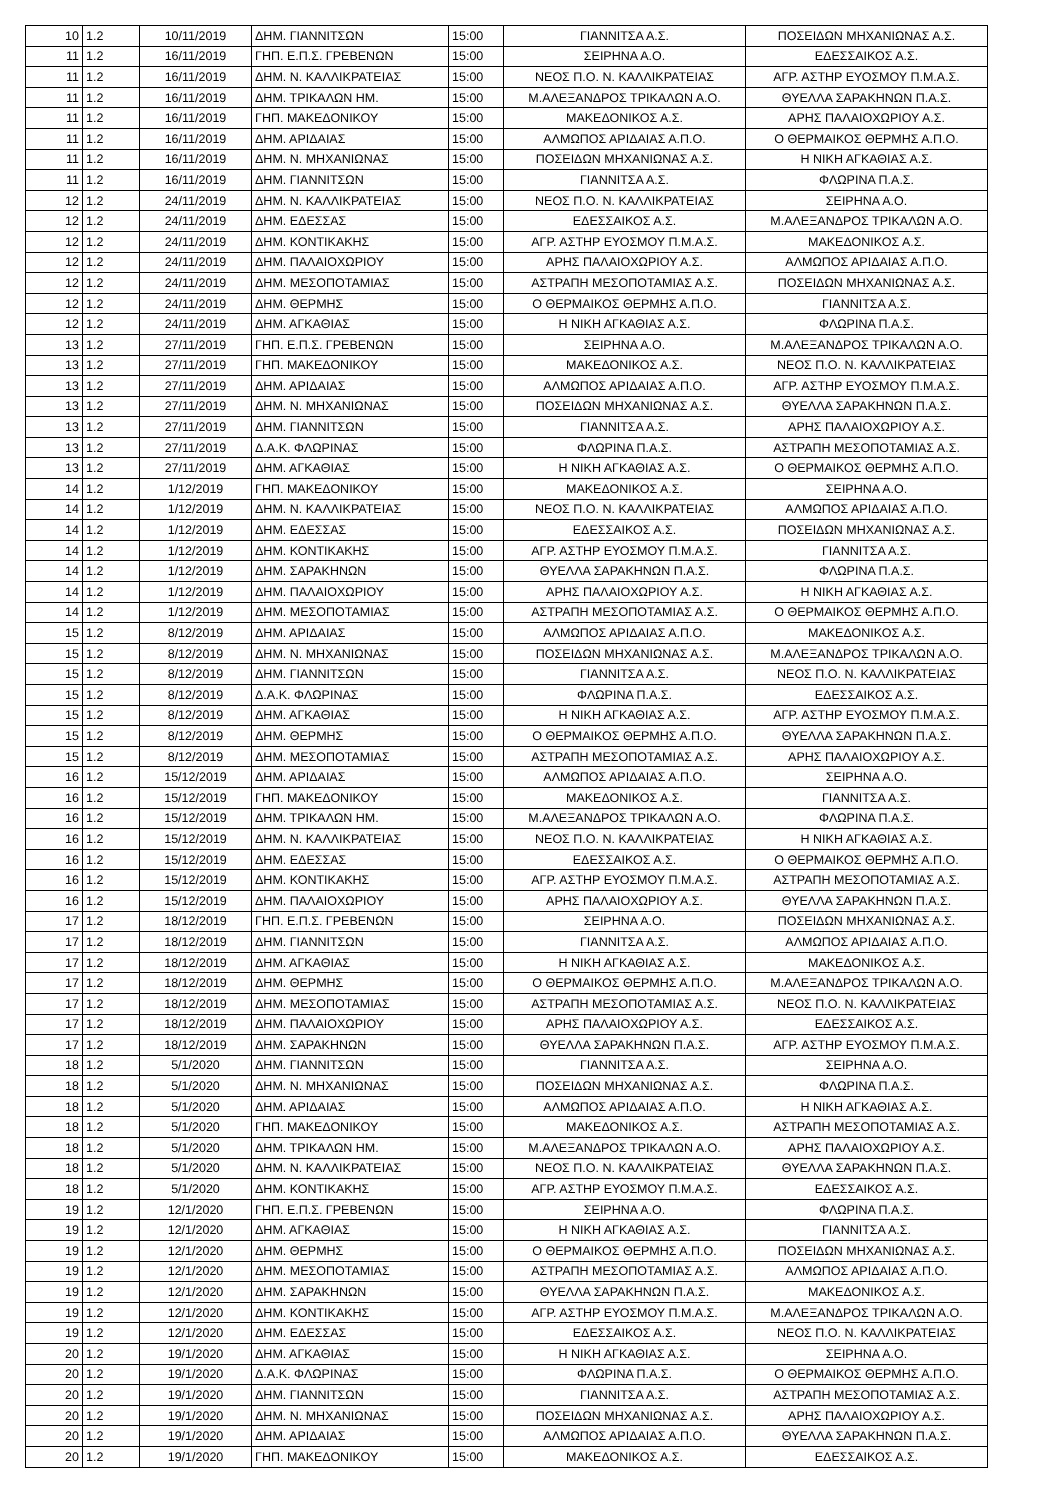| 10 | 1.2 | 10/11/2019 | ΔΗΜ. ΓΙΑΝΝΙΤΣΩΝ | 15:00 | ΓΙΑΝΝΙΤΣΑ Α.Σ. | ΠΟΣΕΙΔΩΝ ΜΗΧΑΝΙΩΝΑΣ Α.Σ. |
| 11 | 1.2 | 16/11/2019 | ΓΗΠ. Ε.Π.Σ. ΓΡΕΒΕΝΩΝ | 15:00 | ΣΕΙΡΗΝΑ Α.Ο. | ΕΔΕΣΣΑΙΚΟΣ Α.Σ. |
| 11 | 1.2 | 16/11/2019 | ΔΗΜ. Ν. ΚΑΛΛΙΚΡΑΤΕΙΑΣ | 15:00 | ΝΕΟΣ Π.Ο. Ν. ΚΑΛΛΙΚΡΑΤΕΙΑΣ | ΑΓΡ. ΑΣΤΗΡ ΕΥΟΣΜΟΥ Π.Μ.Α.Σ. |
| 11 | 1.2 | 16/11/2019 | ΔΗΜ. ΤΡΙΚΑΛΩΝ ΗΜ. | 15:00 | Μ.ΑΛΕΞΑΝΔΡΟΣ ΤΡΙΚΑΛΩΝ Α.Ο. | ΘΥΕΛΛΑ ΣΑΡΑΚΗΝΩΝ Π.Α.Σ. |
| 11 | 1.2 | 16/11/2019 | ΓΗΠ. ΜΑΚΕΔΟΝΙΚΟΥ | 15:00 | ΜΑΚΕΔΟΝΙΚΟΣ Α.Σ. | ΑΡΗΣ ΠΑΛΑΙΟΧΩΡΙΟΥ Α.Σ. |
| 11 | 1.2 | 16/11/2019 | ΔΗΜ. ΑΡΙΔΑΙΑΣ | 15:00 | ΑΛΜΩΠΟΣ ΑΡΙΔΑΙΑΣ Α.Π.Ο. | Ο ΘΕΡΜΑΙΚΟΣ ΘΕΡΜΗΣ Α.Π.Ο. |
| 11 | 1.2 | 16/11/2019 | ΔΗΜ. Ν. ΜΗΧΑΝΙΩΝΑΣ | 15:00 | ΠΟΣΕΙΔΩΝ ΜΗΧΑΝΙΩΝΑΣ Α.Σ. | Η ΝΙΚΗ ΑΓΚΑΘΙΑΣ Α.Σ. |
| 11 | 1.2 | 16/11/2019 | ΔΗΜ. ΓΙΑΝΝΙΤΣΩΝ | 15:00 | ΓΙΑΝΝΙΤΣΑ Α.Σ. | ΦΛΩΡΙΝΑ Π.Α.Σ. |
| 12 | 1.2 | 24/11/2019 | ΔΗΜ. Ν. ΚΑΛΛΙΚΡΑΤΕΙΑΣ | 15:00 | ΝΕΟΣ Π.Ο. Ν. ΚΑΛΛΙΚΡΑΤΕΙΑΣ | ΣΕΙΡΗΝΑ Α.Ο. |
| 12 | 1.2 | 24/11/2019 | ΔΗΜ. ΕΔΕΣΣΑΣ | 15:00 | ΕΔΕΣΣΑΙΚΟΣ Α.Σ. | Μ.ΑΛΕΞΑΝΔΡΟΣ ΤΡΙΚΑΛΩΝ Α.Ο. |
| 12 | 1.2 | 24/11/2019 | ΔΗΜ. ΚΟΝΤΙΚΑΚΗΣ | 15:00 | ΑΓΡ. ΑΣΤΗΡ ΕΥΟΣΜΟΥ Π.Μ.Α.Σ. | ΜΑΚΕΔΟΝΙΚΟΣ Α.Σ. |
| 12 | 1.2 | 24/11/2019 | ΔΗΜ. ΠΑΛΑΙΟΧΩΡΙΟΥ | 15:00 | ΑΡΗΣ ΠΑΛΑΙΟΧΩΡΙΟΥ Α.Σ. | ΑΛΜΩΠΟΣ ΑΡΙΔΑΙΑΣ Α.Π.Ο. |
| 12 | 1.2 | 24/11/2019 | ΔΗΜ. ΜΕΣΟΠΟΤΑΜΙΑΣ | 15:00 | ΑΣΤΡΑΠΗ ΜΕΣΟΠΟΤΑΜΙΑΣ Α.Σ. | ΠΟΣΕΙΔΩΝ ΜΗΧΑΝΙΩΝΑΣ Α.Σ. |
| 12 | 1.2 | 24/11/2019 | ΔΗΜ. ΘΕΡΜΗΣ | 15:00 | Ο ΘΕΡΜΑΙΚΟΣ ΘΕΡΜΗΣ Α.Π.Ο. | ΓΙΑΝΝΙΤΣΑ Α.Σ. |
| 12 | 1.2 | 24/11/2019 | ΔΗΜ. ΑΓΚΑΘΙΑΣ | 15:00 | Η ΝΙΚΗ ΑΓΚΑΘΙΑΣ Α.Σ. | ΦΛΩΡΙΝΑ Π.Α.Σ. |
| 13 | 1.2 | 27/11/2019 | ΓΗΠ. Ε.Π.Σ. ΓΡΕΒΕΝΩΝ | 15:00 | ΣΕΙΡΗΝΑ Α.Ο. | Μ.ΑΛΕΞΑΝΔΡΟΣ ΤΡΙΚΑΛΩΝ Α.Ο. |
| 13 | 1.2 | 27/11/2019 | ΓΗΠ. ΜΑΚΕΔΟΝΙΚΟΥ | 15:00 | ΜΑΚΕΔΟΝΙΚΟΣ Α.Σ. | ΝΕΟΣ Π.Ο. Ν. ΚΑΛΛΙΚΡΑΤΕΙΑΣ |
| 13 | 1.2 | 27/11/2019 | ΔΗΜ. ΑΡΙΔΑΙΑΣ | 15:00 | ΑΛΜΩΠΟΣ ΑΡΙΔΑΙΑΣ Α.Π.Ο. | ΑΓΡ. ΑΣΤΗΡ ΕΥΟΣΜΟΥ Π.Μ.Α.Σ. |
| 13 | 1.2 | 27/11/2019 | ΔΗΜ. Ν. ΜΗΧΑΝΙΩΝΑΣ | 15:00 | ΠΟΣΕΙΔΩΝ ΜΗΧΑΝΙΩΝΑΣ Α.Σ. | ΘΥΕΛΛΑ ΣΑΡΑΚΗΝΩΝ Π.Α.Σ. |
| 13 | 1.2 | 27/11/2019 | ΔΗΜ. ΓΙΑΝΝΙΤΣΩΝ | 15:00 | ΓΙΑΝΝΙΤΣΑ Α.Σ. | ΑΡΗΣ ΠΑΛΑΙΟΧΩΡΙΟΥ Α.Σ. |
| 13 | 1.2 | 27/11/2019 | Δ.Α.Κ. ΦΛΩΡΙΝΑΣ | 15:00 | ΦΛΩΡΙΝΑ Π.Α.Σ. | ΑΣΤΡΑΠΗ ΜΕΣΟΠΟΤΑΜΙΑΣ Α.Σ. |
| 13 | 1.2 | 27/11/2019 | ΔΗΜ. ΑΓΚΑΘΙΑΣ | 15:00 | Η ΝΙΚΗ ΑΓΚΑΘΙΑΣ Α.Σ. | Ο ΘΕΡΜΑΙΚΟΣ ΘΕΡΜΗΣ Α.Π.Ο. |
| 14 | 1.2 | 1/12/2019 | ΓΗΠ. ΜΑΚΕΔΟΝΙΚΟΥ | 15:00 | ΜΑΚΕΔΟΝΙΚΟΣ Α.Σ. | ΣΕΙΡΗΝΑ Α.Ο. |
| 14 | 1.2 | 1/12/2019 | ΔΗΜ. Ν. ΚΑΛΛΙΚΡΑΤΕΙΑΣ | 15:00 | ΝΕΟΣ Π.Ο. Ν. ΚΑΛΛΙΚΡΑΤΕΙΑΣ | ΑΛΜΩΠΟΣ ΑΡΙΔΑΙΑΣ Α.Π.Ο. |
| 14 | 1.2 | 1/12/2019 | ΔΗΜ. ΕΔΕΣΣΑΣ | 15:00 | ΕΔΕΣΣΑΙΚΟΣ Α.Σ. | ΠΟΣΕΙΔΩΝ ΜΗΧΑΝΙΩΝΑΣ Α.Σ. |
| 14 | 1.2 | 1/12/2019 | ΔΗΜ. ΚΟΝΤΙΚΑΚΗΣ | 15:00 | ΑΓΡ. ΑΣΤΗΡ ΕΥΟΣΜΟΥ Π.Μ.Α.Σ. | ΓΙΑΝΝΙΤΣΑ Α.Σ. |
| 14 | 1.2 | 1/12/2019 | ΔΗΜ. ΣΑΡΑΚΗΝΩΝ | 15:00 | ΘΥΕΛΛΑ ΣΑΡΑΚΗΝΩΝ Π.Α.Σ. | ΦΛΩΡΙΝΑ Π.Α.Σ. |
| 14 | 1.2 | 1/12/2019 | ΔΗΜ. ΠΑΛΑΙΟΧΩΡΙΟΥ | 15:00 | ΑΡΗΣ ΠΑΛΑΙΟΧΩΡΙΟΥ Α.Σ. | Η ΝΙΚΗ ΑΓΚΑΘΙΑΣ Α.Σ. |
| 14 | 1.2 | 1/12/2019 | ΔΗΜ. ΜΕΣΟΠΟΤΑΜΙΑΣ | 15:00 | ΑΣΤΡΑΠΗ ΜΕΣΟΠΟΤΑΜΙΑΣ Α.Σ. | Ο ΘΕΡΜΑΙΚΟΣ ΘΕΡΜΗΣ Α.Π.Ο. |
| 15 | 1.2 | 8/12/2019 | ΔΗΜ. ΑΡΙΔΑΙΑΣ | 15:00 | ΑΛΜΩΠΟΣ ΑΡΙΔΑΙΑΣ Α.Π.Ο. | ΜΑΚΕΔΟΝΙΚΟΣ Α.Σ. |
| 15 | 1.2 | 8/12/2019 | ΔΗΜ. Ν. ΜΗΧΑΝΙΩΝΑΣ | 15:00 | ΠΟΣΕΙΔΩΝ ΜΗΧΑΝΙΩΝΑΣ Α.Σ. | Μ.ΑΛΕΞΑΝΔΡΟΣ ΤΡΙΚΑΛΩΝ Α.Ο. |
| 15 | 1.2 | 8/12/2019 | ΔΗΜ. ΓΙΑΝΝΙΤΣΩΝ | 15:00 | ΓΙΑΝΝΙΤΣΑ Α.Σ. | ΝΕΟΣ Π.Ο. Ν. ΚΑΛΛΙΚΡΑΤΕΙΑΣ |
| 15 | 1.2 | 8/12/2019 | Δ.Α.Κ. ΦΛΩΡΙΝΑΣ | 15:00 | ΦΛΩΡΙΝΑ Π.Α.Σ. | ΕΔΕΣΣΑΙΚΟΣ Α.Σ. |
| 15 | 1.2 | 8/12/2019 | ΔΗΜ. ΑΓΚΑΘΙΑΣ | 15:00 | Η ΝΙΚΗ ΑΓΚΑΘΙΑΣ Α.Σ. | ΑΓΡ. ΑΣΤΗΡ ΕΥΟΣΜΟΥ Π.Μ.Α.Σ. |
| 15 | 1.2 | 8/12/2019 | ΔΗΜ. ΘΕΡΜΗΣ | 15:00 | Ο ΘΕΡΜΑΙΚΟΣ ΘΕΡΜΗΣ Α.Π.Ο. | ΘΥΕΛΛΑ ΣΑΡΑΚΗΝΩΝ Π.Α.Σ. |
| 15 | 1.2 | 8/12/2019 | ΔΗΜ. ΜΕΣΟΠΟΤΑΜΙΑΣ | 15:00 | ΑΣΤΡΑΠΗ ΜΕΣΟΠΟΤΑΜΙΑΣ Α.Σ. | ΑΡΗΣ ΠΑΛΑΙΟΧΩΡΙΟΥ Α.Σ. |
| 16 | 1.2 | 15/12/2019 | ΔΗΜ. ΑΡΙΔΑΙΑΣ | 15:00 | ΑΛΜΩΠΟΣ ΑΡΙΔΑΙΑΣ Α.Π.Ο. | ΣΕΙΡΗΝΑ Α.Ο. |
| 16 | 1.2 | 15/12/2019 | ΓΗΠ. ΜΑΚΕΔΟΝΙΚΟΥ | 15:00 | ΜΑΚΕΔΟΝΙΚΟΣ Α.Σ. | ΓΙΑΝΝΙΤΣΑ Α.Σ. |
| 16 | 1.2 | 15/12/2019 | ΔΗΜ. ΤΡΙΚΑΛΩΝ ΗΜ. | 15:00 | Μ.ΑΛΕΞΑΝΔΡΟΣ ΤΡΙΚΑΛΩΝ Α.Ο. | ΦΛΩΡΙΝΑ Π.Α.Σ. |
| 16 | 1.2 | 15/12/2019 | ΔΗΜ. Ν. ΚΑΛΛΙΚΡΑΤΕΙΑΣ | 15:00 | ΝΕΟΣ Π.Ο. Ν. ΚΑΛΛΙΚΡΑΤΕΙΑΣ | Η ΝΙΚΗ ΑΓΚΑΘΙΑΣ Α.Σ. |
| 16 | 1.2 | 15/12/2019 | ΔΗΜ. ΕΔΕΣΣΑΣ | 15:00 | ΕΔΕΣΣΑΙΚΟΣ Α.Σ. | Ο ΘΕΡΜΑΙΚΟΣ ΘΕΡΜΗΣ Α.Π.Ο. |
| 16 | 1.2 | 15/12/2019 | ΔΗΜ. ΚΟΝΤΙΚΑΚΗΣ | 15:00 | ΑΓΡ. ΑΣΤΗΡ ΕΥΟΣΜΟΥ Π.Μ.Α.Σ. | ΑΣΤΡΑΠΗ ΜΕΣΟΠΟΤΑΜΙΑΣ Α.Σ. |
| 16 | 1.2 | 15/12/2019 | ΔΗΜ. ΠΑΛΑΙΟΧΩΡΙΟΥ | 15:00 | ΑΡΗΣ ΠΑΛΑΙΟΧΩΡΙΟΥ Α.Σ. | ΘΥΕΛΛΑ ΣΑΡΑΚΗΝΩΝ Π.Α.Σ. |
| 17 | 1.2 | 18/12/2019 | ΓΗΠ. Ε.Π.Σ. ΓΡΕΒΕΝΩΝ | 15:00 | ΣΕΙΡΗΝΑ Α.Ο. | ΠΟΣΕΙΔΩΝ ΜΗΧΑΝΙΩΝΑΣ Α.Σ. |
| 17 | 1.2 | 18/12/2019 | ΔΗΜ. ΓΙΑΝΝΙΤΣΩΝ | 15:00 | ΓΙΑΝΝΙΤΣΑ Α.Σ. | ΑΛΜΩΠΟΣ ΑΡΙΔΑΙΑΣ Α.Π.Ο. |
| 17 | 1.2 | 18/12/2019 | ΔΗΜ. ΑΓΚΑΘΙΑΣ | 15:00 | Η ΝΙΚΗ ΑΓΚΑΘΙΑΣ Α.Σ. | ΜΑΚΕΔΟΝΙΚΟΣ Α.Σ. |
| 17 | 1.2 | 18/12/2019 | ΔΗΜ. ΘΕΡΜΗΣ | 15:00 | Ο ΘΕΡΜΑΙΚΟΣ ΘΕΡΜΗΣ Α.Π.Ο. | Μ.ΑΛΕΞΑΝΔΡΟΣ ΤΡΙΚΑΛΩΝ Α.Ο. |
| 17 | 1.2 | 18/12/2019 | ΔΗΜ. ΜΕΣΟΠΟΤΑΜΙΑΣ | 15:00 | ΑΣΤΡΑΠΗ ΜΕΣΟΠΟΤΑΜΙΑΣ Α.Σ. | ΝΕΟΣ Π.Ο. Ν. ΚΑΛΛΙΚΡΑΤΕΙΑΣ |
| 17 | 1.2 | 18/12/2019 | ΔΗΜ. ΠΑΛΑΙΟΧΩΡΙΟΥ | 15:00 | ΑΡΗΣ ΠΑΛΑΙΟΧΩΡΙΟΥ Α.Σ. | ΕΔΕΣΣΑΙΚΟΣ Α.Σ. |
| 17 | 1.2 | 18/12/2019 | ΔΗΜ. ΣΑΡΑΚΗΝΩΝ | 15:00 | ΘΥΕΛΛΑ ΣΑΡΑΚΗΝΩΝ Π.Α.Σ. | ΑΓΡ. ΑΣΤΗΡ ΕΥΟΣΜΟΥ Π.Μ.Α.Σ. |
| 18 | 1.2 | 5/1/2020 | ΔΗΜ. ΓΙΑΝΝΙΤΣΩΝ | 15:00 | ΓΙΑΝΝΙΤΣΑ Α.Σ. | ΣΕΙΡΗΝΑ Α.Ο. |
| 18 | 1.2 | 5/1/2020 | ΔΗΜ. Ν. ΜΗΧΑΝΙΩΝΑΣ | 15:00 | ΠΟΣΕΙΔΩΝ ΜΗΧΑΝΙΩΝΑΣ Α.Σ. | ΦΛΩΡΙΝΑ Π.Α.Σ. |
| 18 | 1.2 | 5/1/2020 | ΔΗΜ. ΑΡΙΔΑΙΑΣ | 15:00 | ΑΛΜΩΠΟΣ ΑΡΙΔΑΙΑΣ Α.Π.Ο. | Η ΝΙΚΗ ΑΓΚΑΘΙΑΣ Α.Σ. |
| 18 | 1.2 | 5/1/2020 | ΓΗΠ. ΜΑΚΕΔΟΝΙΚΟΥ | 15:00 | ΜΑΚΕΔΟΝΙΚΟΣ Α.Σ. | ΑΣΤΡΑΠΗ ΜΕΣΟΠΟΤΑΜΙΑΣ Α.Σ. |
| 18 | 1.2 | 5/1/2020 | ΔΗΜ. ΤΡΙΚΑΛΩΝ ΗΜ. | 15:00 | Μ.ΑΛΕΞΑΝΔΡΟΣ ΤΡΙΚΑΛΩΝ Α.Ο. | ΑΡΗΣ ΠΑΛΑΙΟΧΩΡΙΟΥ Α.Σ. |
| 18 | 1.2 | 5/1/2020 | ΔΗΜ. Ν. ΚΑΛΛΙΚΡΑΤΕΙΑΣ | 15:00 | ΝΕΟΣ Π.Ο. Ν. ΚΑΛΛΙΚΡΑΤΕΙΑΣ | ΘΥΕΛΛΑ ΣΑΡΑΚΗΝΩΝ Π.Α.Σ. |
| 18 | 1.2 | 5/1/2020 | ΔΗΜ. ΚΟΝΤΙΚΑΚΗΣ | 15:00 | ΑΓΡ. ΑΣΤΗΡ ΕΥΟΣΜΟΥ Π.Μ.Α.Σ. | ΕΔΕΣΣΑΙΚΟΣ Α.Σ. |
| 19 | 1.2 | 12/1/2020 | ΓΗΠ. Ε.Π.Σ. ΓΡΕΒΕΝΩΝ | 15:00 | ΣΕΙΡΗΝΑ Α.Ο. | ΦΛΩΡΙΝΑ Π.Α.Σ. |
| 19 | 1.2 | 12/1/2020 | ΔΗΜ. ΑΓΚΑΘΙΑΣ | 15:00 | Η ΝΙΚΗ ΑΓΚΑΘΙΑΣ Α.Σ. | ΓΙΑΝΝΙΤΣΑ Α.Σ. |
| 19 | 1.2 | 12/1/2020 | ΔΗΜ. ΘΕΡΜΗΣ | 15:00 | Ο ΘΕΡΜΑΙΚΟΣ ΘΕΡΜΗΣ Α.Π.Ο. | ΠΟΣΕΙΔΩΝ ΜΗΧΑΝΙΩΝΑΣ Α.Σ. |
| 19 | 1.2 | 12/1/2020 | ΔΗΜ. ΜΕΣΟΠΟΤΑΜΙΑΣ | 15:00 | ΑΣΤΡΑΠΗ ΜΕΣΟΠΟΤΑΜΙΑΣ Α.Σ. | ΑΛΜΩΠΟΣ ΑΡΙΔΑΙΑΣ Α.Π.Ο. |
| 19 | 1.2 | 12/1/2020 | ΔΗΜ. ΣΑΡΑΚΗΝΩΝ | 15:00 | ΘΥΕΛΛΑ ΣΑΡΑΚΗΝΩΝ Π.Α.Σ. | ΜΑΚΕΔΟΝΙΚΟΣ Α.Σ. |
| 19 | 1.2 | 12/1/2020 | ΔΗΜ. ΚΟΝΤΙΚΑΚΗΣ | 15:00 | ΑΓΡ. ΑΣΤΗΡ ΕΥΟΣΜΟΥ Π.Μ.Α.Σ. | Μ.ΑΛΕΞΑΝΔΡΟΣ ΤΡΙΚΑΛΩΝ Α.Ο. |
| 19 | 1.2 | 12/1/2020 | ΔΗΜ. ΕΔΕΣΣΑΣ | 15:00 | ΕΔΕΣΣΑΙΚΟΣ Α.Σ. | ΝΕΟΣ Π.Ο. Ν. ΚΑΛΛΙΚΡΑΤΕΙΑΣ |
| 20 | 1.2 | 19/1/2020 | ΔΗΜ. ΑΓΚΑΘΙΑΣ | 15:00 | Η ΝΙΚΗ ΑΓΚΑΘΙΑΣ Α.Σ. | ΣΕΙΡΗΝΑ Α.Ο. |
| 20 | 1.2 | 19/1/2020 | Δ.Α.Κ. ΦΛΩΡΙΝΑΣ | 15:00 | ΦΛΩΡΙΝΑ Π.Α.Σ. | Ο ΘΕΡΜΑΙΚΟΣ ΘΕΡΜΗΣ Α.Π.Ο. |
| 20 | 1.2 | 19/1/2020 | ΔΗΜ. ΓΙΑΝΝΙΤΣΩΝ | 15:00 | ΓΙΑΝΝΙΤΣΑ Α.Σ. | ΑΣΤΡΑΠΗ ΜΕΣΟΠΟΤΑΜΙΑΣ Α.Σ. |
| 20 | 1.2 | 19/1/2020 | ΔΗΜ. Ν. ΜΗΧΑΝΙΩΝΑΣ | 15:00 | ΠΟΣΕΙΔΩΝ ΜΗΧΑΝΙΩΝΑΣ Α.Σ. | ΑΡΗΣ ΠΑΛΑΙΟΧΩΡΙΟΥ Α.Σ. |
| 20 | 1.2 | 19/1/2020 | ΔΗΜ. ΑΡΙΔΑΙΑΣ | 15:00 | ΑΛΜΩΠΟΣ ΑΡΙΔΑΙΑΣ Α.Π.Ο. | ΘΥΕΛΛΑ ΣΑΡΑΚΗΝΩΝ Π.Α.Σ. |
| 20 | 1.2 | 19/1/2020 | ΓΗΠ. ΜΑΚΕΔΟΝΙΚΟΥ | 15:00 | ΜΑΚΕΔΟΝΙΚΟΣ Α.Σ. | ΕΔΕΣΣΑΙΚΟΣ Α.Σ. |